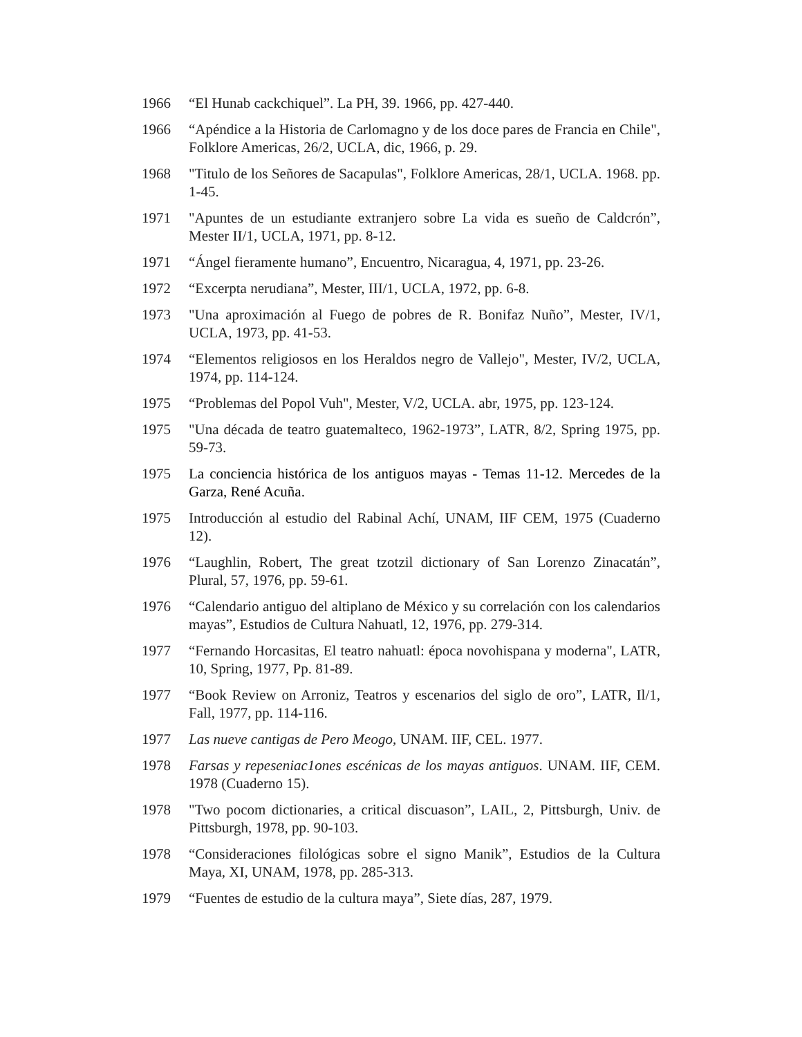1966 “El Hunab cackchiquel”. La PH, 39. 1966, pp. 427-440.
1966 “Apéndice a la Historia de Carlomagno y de los doce pares de Francia en Chile", Folklore Americas, 26/2, UCLA, dic, 1966, p. 29.
1968 "Titulo de los Señores de Sacapulas", Folklore Americas, 28/1, UCLA. 1968. pp. 1-45.
1971 "Apuntes de un estudiante extranjero sobre La vida es sueño de Caldcrón”, Mester II/1, UCLA, 1971, pp. 8-12.
1971 “Ángel fieramente humano”, Encuentro, Nicaragua, 4, 1971, pp. 23-26.
1972 “Excerpta nerudiana”, Mester, III/1, UCLA, 1972, pp. 6-8.
1973 "Una aproximación al Fuego de pobres de R. Bonifaz Nuño”, Mester, IV/1, UCLA, 1973, pp. 41-53.
1974 “Elementos religiosos en los Heraldos negro de Vallejo", Mester, IV/2, UCLA, 1974, pp. 114-124.
1975 “Problemas del Popol Vuh", Mester, V/2, UCLA. abr, 1975, pp. 123-124.
1975 "Una década de teatro guatemalteco, 1962-1973”, LATR, 8/2, Spring 1975, pp. 59-73.
1975 La conciencia histórica de los antiguos mayas - Temas 11-12. Mercedes de la Garza, René Acuña.
1975 Introducción al estudio del Rabinal Achí, UNAM, IIF CEM, 1975 (Cuaderno 12).
1976 “Laughlin, Robert, The great tzotzil dictionary of San Lorenzo Zinacatán”, Plural, 57, 1976, pp. 59-61.
1976 “Calendario antiguo del altiplano de México y su correlación con los calendarios mayas”, Estudios de Cultura Nahuatl, 12, 1976, pp. 279-314.
1977 “Fernando Horcasitas, El teatro nahuatl: época novohispana y moderna", LATR, 10, Spring, 1977, Pp. 81-89.
1977 “Book Review on Arroniz, Teatros y escenarios del siglo de oro”, LATR, Il/1, Fall, 1977, pp. 114-116.
1977 Las nueve cantigas de Pero Meogo, UNAM. IIF, CEL. 1977.
1978 Farsas y repeseniac1ones escénicas de los mayas antiguos. UNAM. IIF, CEM. 1978 (Cuaderno 15).
1978 "Two pocom dictionaries, a critical discuason”, LAIL, 2, Pittsburgh, Univ. de Pittsburgh, 1978, pp. 90-103.
1978 “Consideraciones filológicas sobre el signo Manik”, Estudios de la Cultura Maya, XI, UNAM, 1978, pp. 285-313.
1979 “Fuentes de estudio de la cultura maya”, Siete días, 287, 1979.